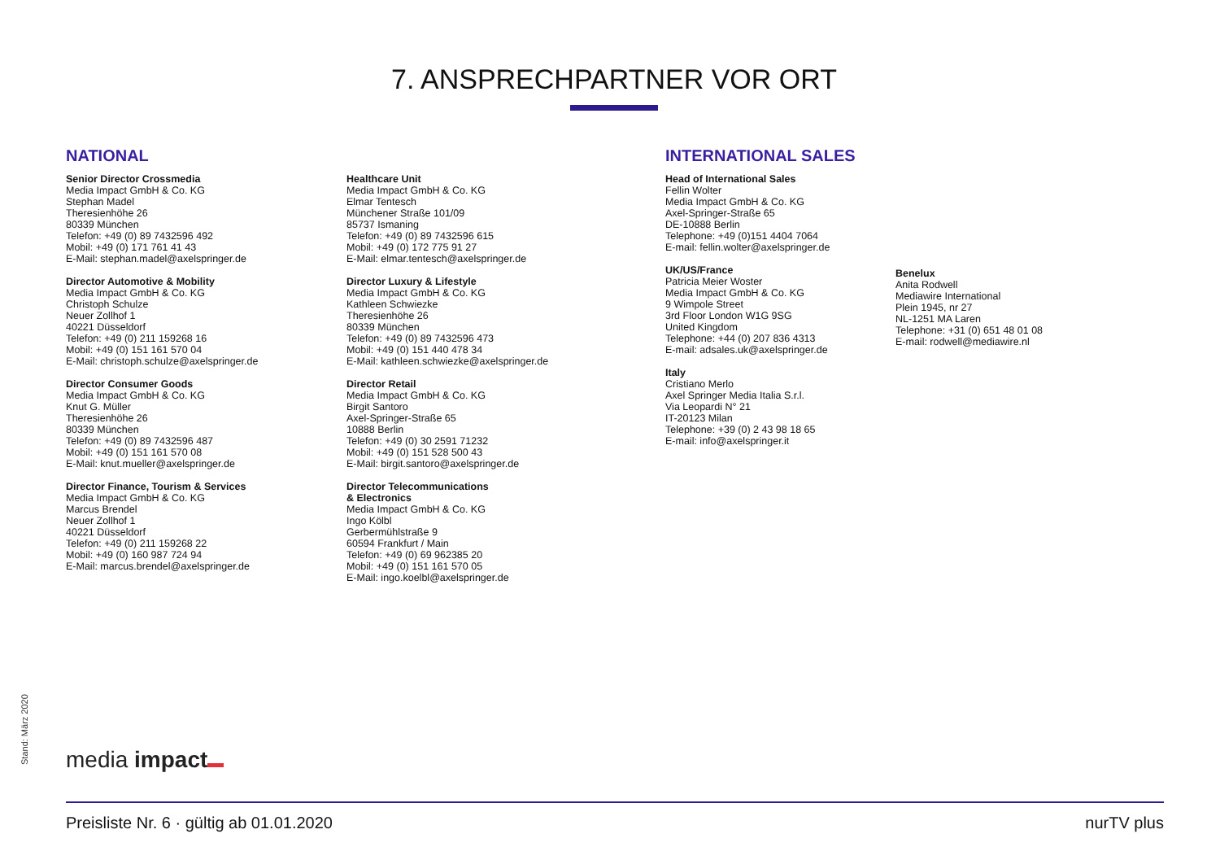7. ANSPRECHPARTNER VOR ORT
NATIONAL
Senior Director Crossmedia
Media Impact GmbH & Co. KG
Stephan Madel
Theresienhöhe 26
80339 München
Telefon: +49 (0) 89 7432596 492
Mobil: +49 (0) 171 761 41 43
E-Mail: stephan.madel@axelspringer.de
Director Automotive & Mobility
Media Impact GmbH & Co. KG
Christoph Schulze
Neuer Zollhof 1
40221 Düsseldorf
Telefon: +49 (0) 211 159268 16
Mobil: +49 (0) 151 161 570 04
E-Mail: christoph.schulze@axelspringer.de
Director Consumer Goods
Media Impact GmbH & Co. KG
Knut G. Müller
Theresienhöhe 26
80339 München
Telefon: +49 (0) 89 7432596 487
Mobil: +49 (0) 151 161 570 08
E-Mail: knut.mueller@axelspringer.de
Director Finance, Tourism & Services
Media Impact GmbH & Co. KG
Marcus Brendel
Neuer Zollhof 1
40221 Düsseldorf
Telefon: +49 (0) 211 159268 22
Mobil: +49 (0) 160 987 724 94
E-Mail: marcus.brendel@axelspringer.de
Healthcare Unit
Media Impact GmbH & Co. KG
Elmar Tentesch
Münchener Straße 101/09
85737 Ismaning
Telefon: +49 (0) 89 7432596 615
Mobil: +49 (0) 172 775 91 27
E-Mail: elmar.tentesch@axelspringer.de
Director Luxury & Lifestyle
Media Impact GmbH & Co. KG
Kathleen Schwiezke
Theresienhöhe 26
80339 München
Telefon: +49 (0) 89 7432596 473
Mobil: +49 (0) 151 440 478 34
E-Mail: kathleen.schwiezke@axelspringer.de
Director Retail
Media Impact GmbH & Co. KG
Birgit Santoro
Axel-Springer-Straße 65
10888 Berlin
Telefon: +49 (0) 30 2591 71232
Mobil: +49 (0) 151 528 500 43
E-Mail: birgit.santoro@axelspringer.de
Director Telecommunications
& Electronics
Media Impact GmbH & Co. KG
Ingo Kölbl
Gerbermühlstraße 9
60594 Frankfurt / Main
Telefon: +49 (0) 69 962385 20
Mobil: +49 (0) 151 161 570 05
E-Mail: ingo.koelbl@axelspringer.de
INTERNATIONAL SALES
Head of International Sales
Fellin Wolter
Media Impact GmbH & Co. KG
Axel-Springer-Straße 65
DE-10888 Berlin
Telephone: +49 (0)151 4404 7064
E-mail: fellin.wolter@axelspringer.de
UK/US/France
Patricia Meier Woster
Media Impact GmbH & Co. KG
9 Wimpole Street
3rd Floor London W1G 9SG
United Kingdom
Telephone: +44 (0) 207 836 4313
E-mail: adsales.uk@axelspringer.de
Italy
Cristiano Merlo
Axel Springer Media Italia S.r.l.
Via Leopardi N° 21
IT-20123 Milan
Telephone: +39 (0) 2 43 98 18 65
E-mail: info@axelspringer.it
Benelux
Anita Rodwell
Mediawire International
Plein 1945, nr 27
NL-1251 MA Laren
Telephone: +31 (0) 651 48 01 08
E-mail: rodwell@mediawire.nl
Stand: März 2020 media impact
Preisliste Nr. 6 · gültig ab 01.01.2020 nurTV plus